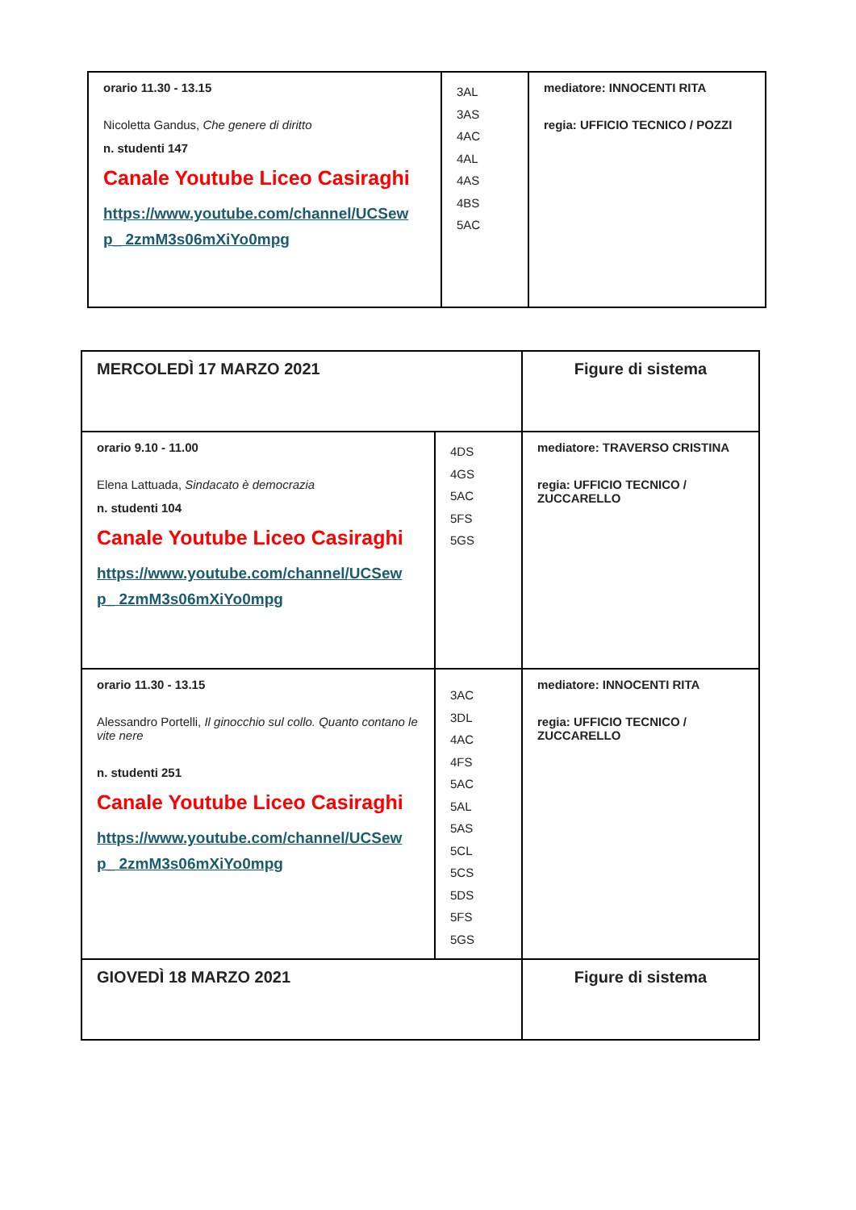| orario 11.30 - 13.15 Nicoletta Gandus, Che genere di diritto n. studenti 147 Canale Youtube Liceo Casiraghi https://www.youtube.com/channel/UCSew p_ 2zmM3s06mXiYo0mpg | 3AL 3AS 4AC 4AL 4AS 4BS 5AC | mediatore: INNOCENTI RITA regia: UFFICIO TECNICO / POZZI |
| MERCOLEDÌ 17 MARZO 2021 | | Figure di sistema |
| orario 9.10 - 11.00 Elena Lattuada, Sindacato è democrazia n. studenti 104 Canale Youtube Liceo Casiraghi https://www.youtube.com/channel/UCSew p_ 2zmM3s06mXiYo0mpg | 4DS 4GS 5AC 5FS 5GS | mediatore: TRAVERSO CRISTINA regia: UFFICIO TECNICO / ZUCCARELLO |
| orario 11.30 - 13.15 Alessandro Portelli, Il ginocchio sul collo. Quanto contano le vite nere n. studenti 251 Canale Youtube Liceo Casiraghi https://www.youtube.com/channel/UCSew p_ 2zmM3s06mXiYo0mpg | 3AC 3DL 4AC 4FS 5AC 5AL 5AS 5CL 5CS 5DS 5FS 5GS | mediatore: INNOCENTI RITA regia: UFFICIO TECNICO / ZUCCARELLO |
| GIOVEDÌ 18 MARZO 2021 | | Figure di sistema |